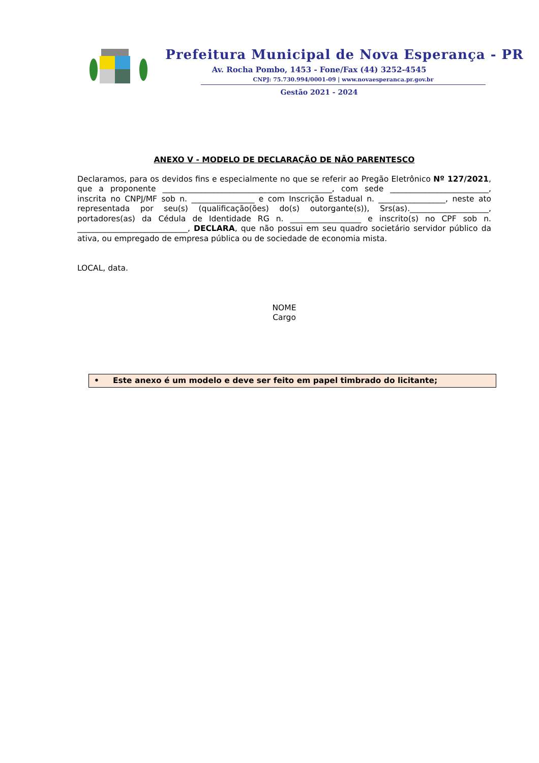Prefeitura Municipal de Nova Esperança - PR
Av. Rocha Pombo, 1453 - Fone/Fax (44) 3252-4545
CNPJ: 75.730.994/0001-09 | www.novaesperanca.pr.gov.br
Gestão 2021 - 2024
ANEXO V - MODELO DE DECLARAÇÃO DE NÃO PARENTESCO
Declaramos, para os devidos fins e especialmente no que se referir ao Pregão Eletrônico Nº 127/2021, que a proponente ___________________________________________, com sede _________________________, inscrita no CNPJ/MF sob n. ________________ e com Inscrição Estadual n. _________________, neste ato representada por seu(s) (qualificação(ões) do(s) outorgante(s)), Srs(as).____________________, portadores(as) da Cédula de Identidade RG n. __________________ e inscrito(s) no CPF sob n. ____________________________, DECLARA, que não possui em seu quadro societário servidor público da ativa, ou empregado de empresa pública ou de sociedade de economia mista.
LOCAL, data.
NOME
Cargo
• Este anexo é um modelo e deve ser feito em papel timbrado do licitante;